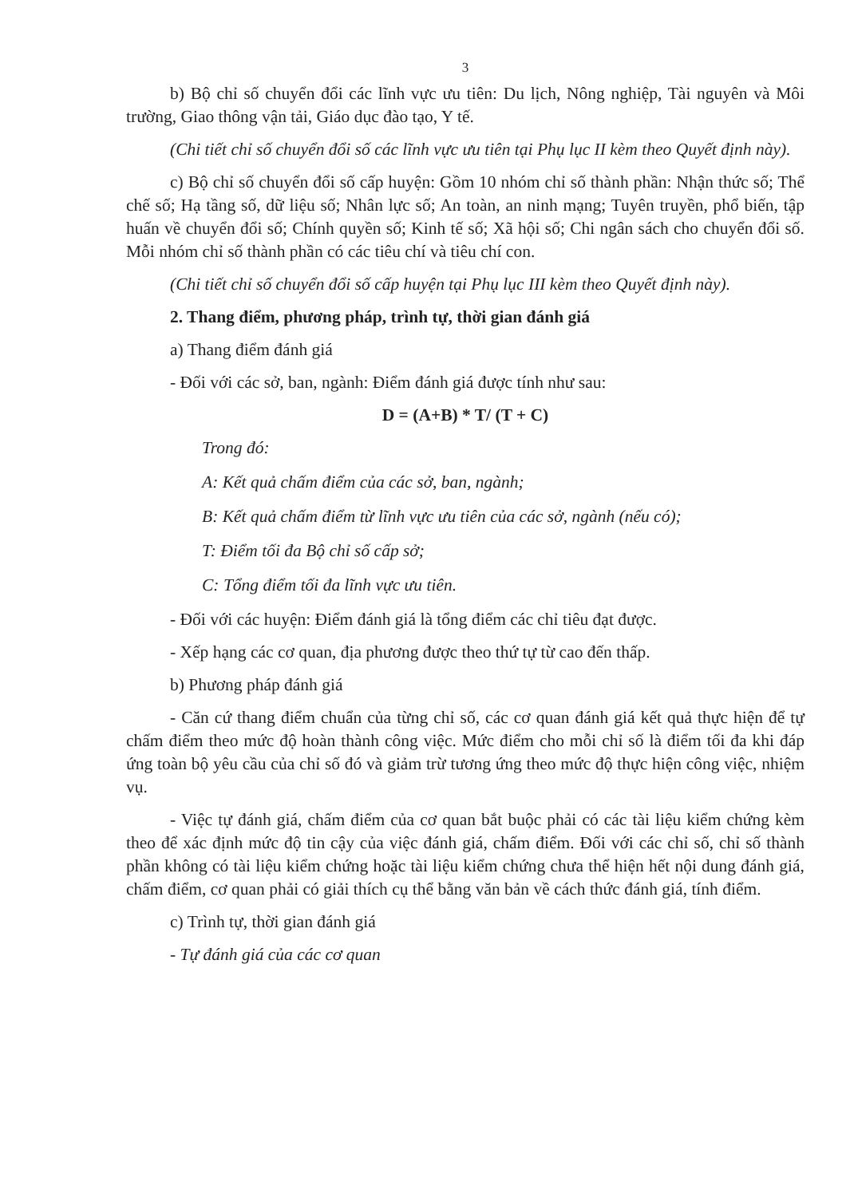3
b) Bộ chỉ số chuyển đổi các lĩnh vực ưu tiên: Du lịch, Nông nghiệp, Tài nguyên và Môi trường, Giao thông vận tải, Giáo dục đào tạo, Y tế.
(Chi tiết chỉ số chuyển đổi số các lĩnh vực ưu tiên tại Phụ lục II kèm theo Quyết định này).
c) Bộ chỉ số chuyển đổi số cấp huyện: Gồm 10 nhóm chỉ số thành phần: Nhận thức số; Thể chế số; Hạ tầng số, dữ liệu số; Nhân lực số; An toàn, an ninh mạng; Tuyên truyền, phổ biến, tập huấn về chuyển đổi số; Chính quyền số; Kinh tế số; Xã hội số; Chi ngân sách cho chuyển đổi số. Mỗi nhóm chỉ số thành phần có các tiêu chí và tiêu chí con.
(Chi tiết chỉ số chuyển đổi số cấp huyện tại Phụ lục III kèm theo Quyết định này).
2. Thang điểm, phương pháp, trình tự, thời gian đánh giá
a) Thang điểm đánh giá
- Đối với các sở, ban, ngành: Điểm đánh giá được tính như sau:
D = (A+B) * T/ (T + C)
Trong đó:
A: Kết quả chấm điểm của các sở, ban, ngành;
B: Kết quả chấm điểm từ lĩnh vực ưu tiên của các sở, ngành (nếu có);
T: Điểm tối đa Bộ chỉ số cấp sở;
C: Tổng điểm tối đa lĩnh vực ưu tiên.
- Đối với các huyện: Điểm đánh giá là tổng điểm các chỉ tiêu đạt được.
- Xếp hạng các cơ quan, địa phương được theo thứ tự từ cao đến thấp.
b) Phương pháp đánh giá
- Căn cứ thang điểm chuẩn của từng chỉ số, các cơ quan đánh giá kết quả thực hiện để tự chấm điểm theo mức độ hoàn thành công việc. Mức điểm cho mỗi chỉ số là điểm tối đa khi đáp ứng toàn bộ yêu cầu của chỉ số đó và giảm trừ tương ứng theo mức độ thực hiện công việc, nhiệm vụ.
- Việc tự đánh giá, chấm điểm của cơ quan bắt buộc phải có các tài liệu kiểm chứng kèm theo để xác định mức độ tin cậy của việc đánh giá, chấm điểm. Đối với các chỉ số, chỉ số thành phần không có tài liệu kiểm chứng hoặc tài liệu kiểm chứng chưa thể hiện hết nội dung đánh giá, chấm điểm, cơ quan phải có giải thích cụ thể bằng văn bản về cách thức đánh giá, tính điểm.
c) Trình tự, thời gian đánh giá
- Tự đánh giá của các cơ quan